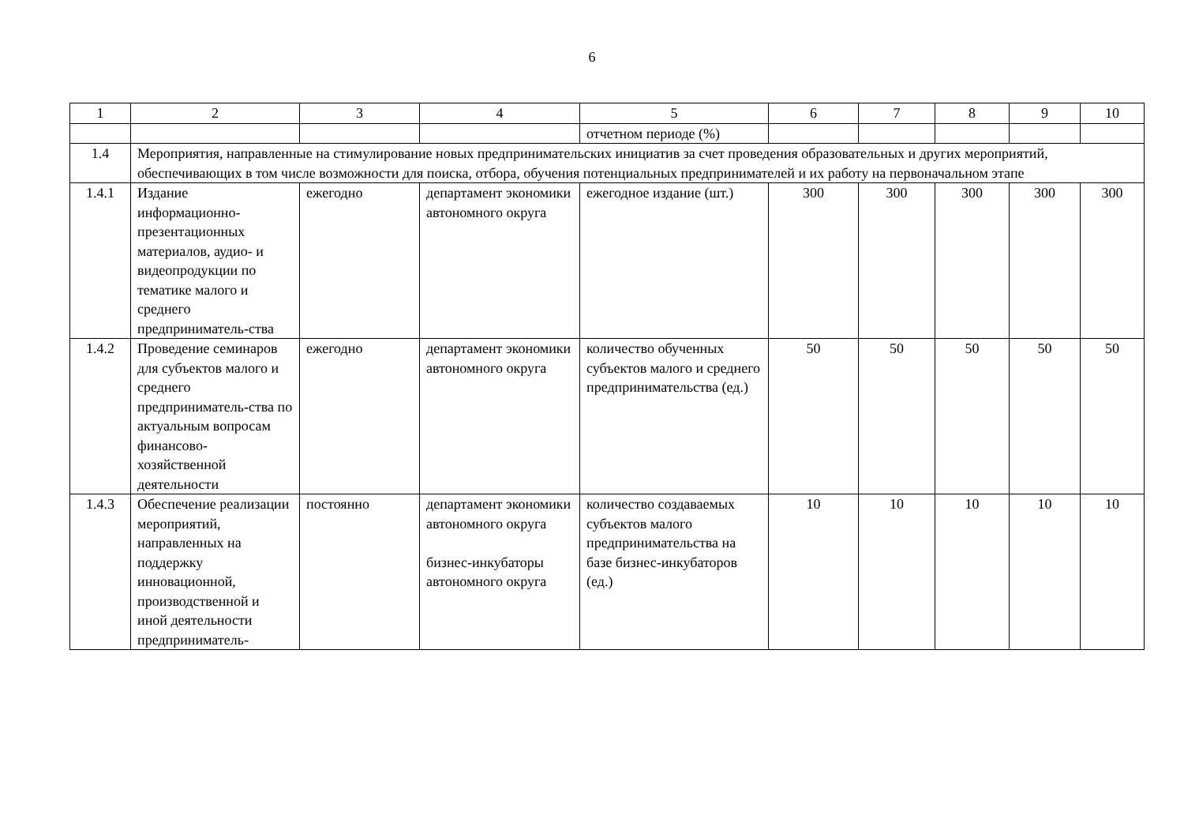6
| 1 | 2 | 3 | 4 | 5 | 6 | 7 | 8 | 9 | 10 |
| --- | --- | --- | --- | --- | --- | --- | --- | --- | --- |
| | | | | отчетном периоде (%) | | | | | |
| 1.4 | Мероприятия, направленные на стимулирование новых предпринимательских инициатив за счет проведения образовательных и других мероприятий, обеспечивающих в том числе возможности для поиска, отбора, обучения потенциальных предпринимателей и их работу на первоначальном этапе | | | | | | | | |
| 1.4.1 | Издание информационно-презентационных материалов, аудио- и видеопродукции по тематике малого и среднего предприниматель-ства | ежегодно | департамент экономики автономного округа | ежегодное издание (шт.) | 300 | 300 | 300 | 300 | 300 |
| 1.4.2 | Проведение семинаров для субъектов малого и среднего предприниматель-ства по актуальным вопросам финансово-хозяйственной деятельности | ежегодно | департамент экономики автономного округа | количество обученных субъектов малого и среднего предпринимательства (ед.) | 50 | 50 | 50 | 50 | 50 |
| 1.4.3 | Обеспечение реализации мероприятий, направленных на поддержку инновационной, производственной и иной деятельности предприниматель- | постоянно | департамент экономики автономного округа бизнес-инкубаторы автономного округа | количество создаваемых субъектов малого предпринимательства на базе бизнес-инкубаторов (ед.) | 10 | 10 | 10 | 10 | 10 |